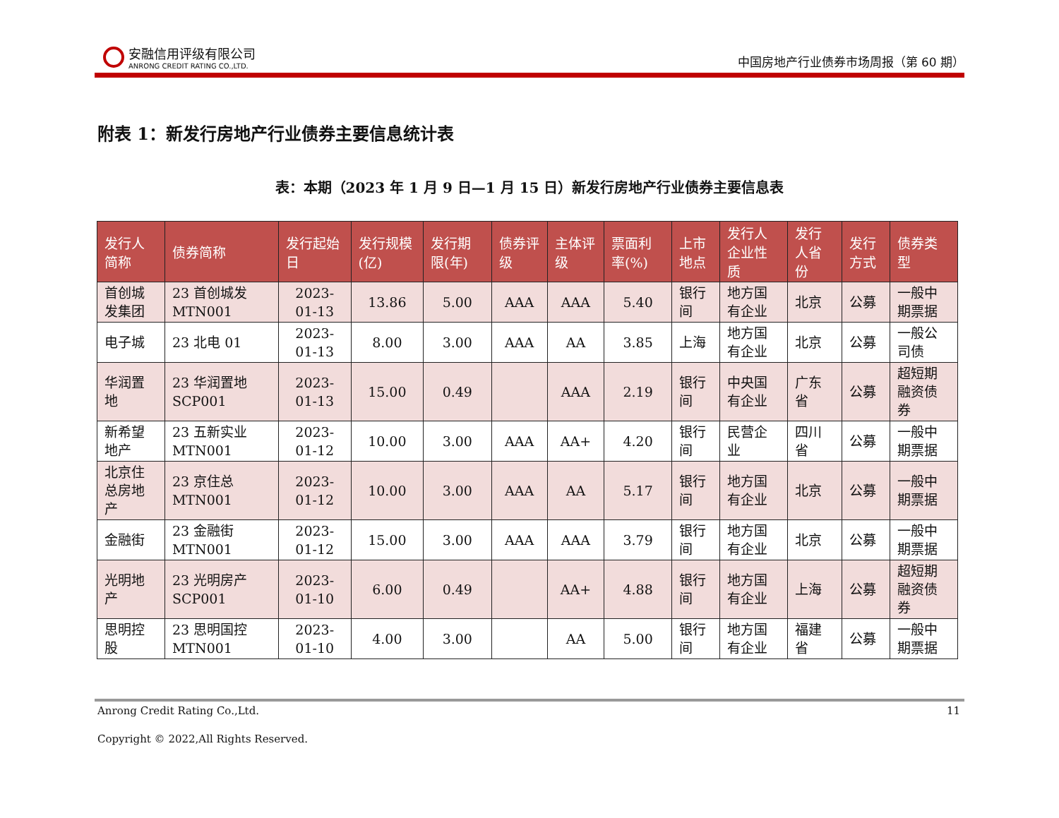安融信用评级有限公司
ANRONG CREDIT RATING CO.,LTD.
中国房地产行业债券市场周报（第 60 期）
附表 1：新发行房地产行业债券主要信息统计表
表：本期（2023 年 1 月 9 日—1 月 15 日）新发行房地产行业债券主要信息表
| 发行人简称 | 债券简称 | 发行起始日 | 发行规模(亿) | 发行期限(年) | 债券评级 | 主体评级 | 票面利率(%) | 上市地点 | 发行人企业性质 | 发行人省份 | 发行方式 | 债券类型 |
| --- | --- | --- | --- | --- | --- | --- | --- | --- | --- | --- | --- | --- |
| 首创城发集团 | 23 首创城发 MTN001 | 2023-01-13 | 13.86 | 5.00 | AAA | AAA | 5.40 | 银行间 | 地方国有企业 | 北京 | 公募 | 一般中期票据 |
| 电子城 | 23 北电 01 | 2023-01-13 | 8.00 | 3.00 | AAA | AA | 3.85 | 上海 | 地方国有企业 | 北京 | 公募 | 一般公司债 |
| 华润置地 | 23 华润置地 SCP001 | 2023-01-13 | 15.00 | 0.49 | | AAA | 2.19 | 银行间 | 中央国有企业 | 广东省 | 公募 | 超短期融资债券 |
| 新希望地产 | 23 五新实业 MTN001 | 2023-01-12 | 10.00 | 3.00 | AAA | AA+ | 4.20 | 银行间 | 民营企业 | 四川省 | 公募 | 一般中期票据 |
| 北京住总房地产 | 23 京住总 MTN001 | 2023-01-12 | 10.00 | 3.00 | AAA | AA | 5.17 | 银行间 | 地方国有企业 | 北京 | 公募 | 一般中期票据 |
| 金融街 | 23 金融街 MTN001 | 2023-01-12 | 15.00 | 3.00 | AAA | AAA | 3.79 | 银行间 | 地方国有企业 | 北京 | 公募 | 一般中期票据 |
| 光明地产 | 23 光明房产 SCP001 | 2023-01-10 | 6.00 | 0.49 | | AA+ | 4.88 | 银行间 | 地方国有企业 | 上海 | 公募 | 超短期融资债券 |
| 思明控股 | 23 思明国控 MTN001 | 2023-01-10 | 4.00 | 3.00 | | AA | 5.00 | 银行间 | 地方国有企业 | 福建省 | 公募 | 一般中期票据 |
Anrong Credit Rating Co.,Ltd. 11
Copyright © 2022,All Rights Reserved.